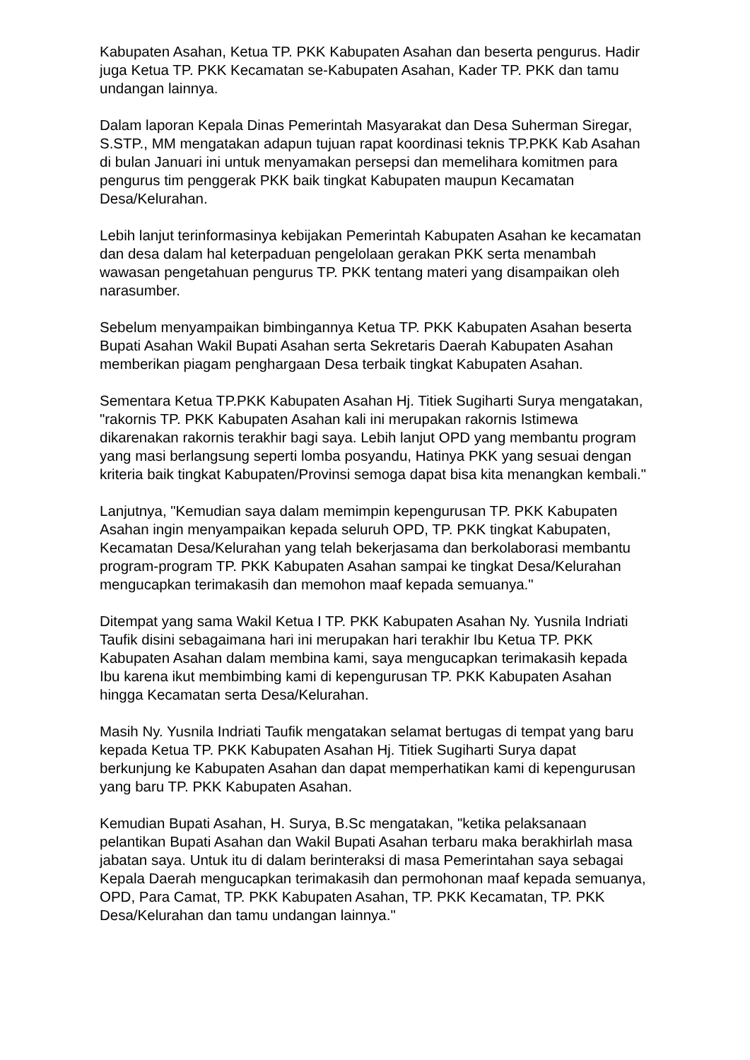Kabupaten Asahan, Ketua TP. PKK Kabupaten Asahan dan beserta pengurus. Hadir juga Ketua TP. PKK Kecamatan se-Kabupaten Asahan, Kader TP. PKK dan tamu undangan lainnya.
Dalam laporan Kepala Dinas Pemerintah Masyarakat dan Desa Suherman Siregar, S.STP., MM mengatakan adapun tujuan rapat koordinasi teknis TP.PKK Kab Asahan di bulan Januari ini untuk menyamakan persepsi dan memelihara komitmen para pengurus tim penggerak PKK baik tingkat Kabupaten maupun Kecamatan Desa/Kelurahan.
Lebih lanjut terinformasinya kebijakan Pemerintah Kabupaten Asahan ke kecamatan dan desa dalam hal keterpaduan pengelolaan gerakan PKK serta menambah wawasan pengetahuan pengurus TP. PKK tentang materi yang disampaikan oleh narasumber.
Sebelum menyampaikan bimbingannya Ketua TP. PKK Kabupaten Asahan beserta Bupati Asahan Wakil Bupati Asahan serta Sekretaris Daerah Kabupaten Asahan memberikan piagam penghargaan Desa terbaik tingkat Kabupaten Asahan.
Sementara Ketua TP.PKK Kabupaten Asahan Hj. Titiek Sugiharti Surya mengatakan, "rakornis TP. PKK Kabupaten Asahan kali ini merupakan rakornis Istimewa dikarenakan rakornis terakhir bagi saya. Lebih lanjut OPD yang membantu program yang masi berlangsung seperti lomba posyandu, Hatinya PKK yang sesuai dengan kriteria baik tingkat Kabupaten/Provinsi semoga dapat bisa kita menangkan kembali."
Lanjutnya, "Kemudian saya dalam memimpin kepengurusan TP. PKK Kabupaten Asahan ingin menyampaikan kepada seluruh OPD, TP. PKK tingkat Kabupaten, Kecamatan Desa/Kelurahan yang telah bekerjasama dan berkolaborasi membantu program-program TP. PKK Kabupaten Asahan sampai ke tingkat Desa/Kelurahan mengucapkan terimakasih dan memohon maaf kepada semuanya."
Ditempat yang sama Wakil Ketua I TP. PKK Kabupaten Asahan Ny. Yusnila Indriati Taufik disini sebagaimana hari ini merupakan hari terakhir Ibu Ketua TP. PKK Kabupaten Asahan dalam membina kami, saya mengucapkan terimakasih kepada Ibu karena ikut membimbing kami di kepengurusan TP. PKK Kabupaten Asahan hingga Kecamatan serta Desa/Kelurahan.
Masih Ny. Yusnila Indriati Taufik mengatakan selamat bertugas di tempat yang baru kepada Ketua TP. PKK Kabupaten Asahan Hj. Titiek Sugiharti Surya dapat berkunjung ke Kabupaten Asahan dan dapat memperhatikan kami di kepengurusan yang baru TP. PKK Kabupaten Asahan.
Kemudian Bupati Asahan, H. Surya, B.Sc mengatakan, "ketika pelaksanaan pelantikan Bupati Asahan dan Wakil Bupati Asahan terbaru maka berakhirlah masa jabatan saya. Untuk itu di dalam berinteraksi di masa Pemerintahan saya sebagai Kepala Daerah mengucapkan terimakasih dan permohonan maaf kepada semuanya, OPD, Para Camat, TP. PKK Kabupaten Asahan, TP. PKK Kecamatan, TP. PKK Desa/Kelurahan dan tamu undangan lainnya."